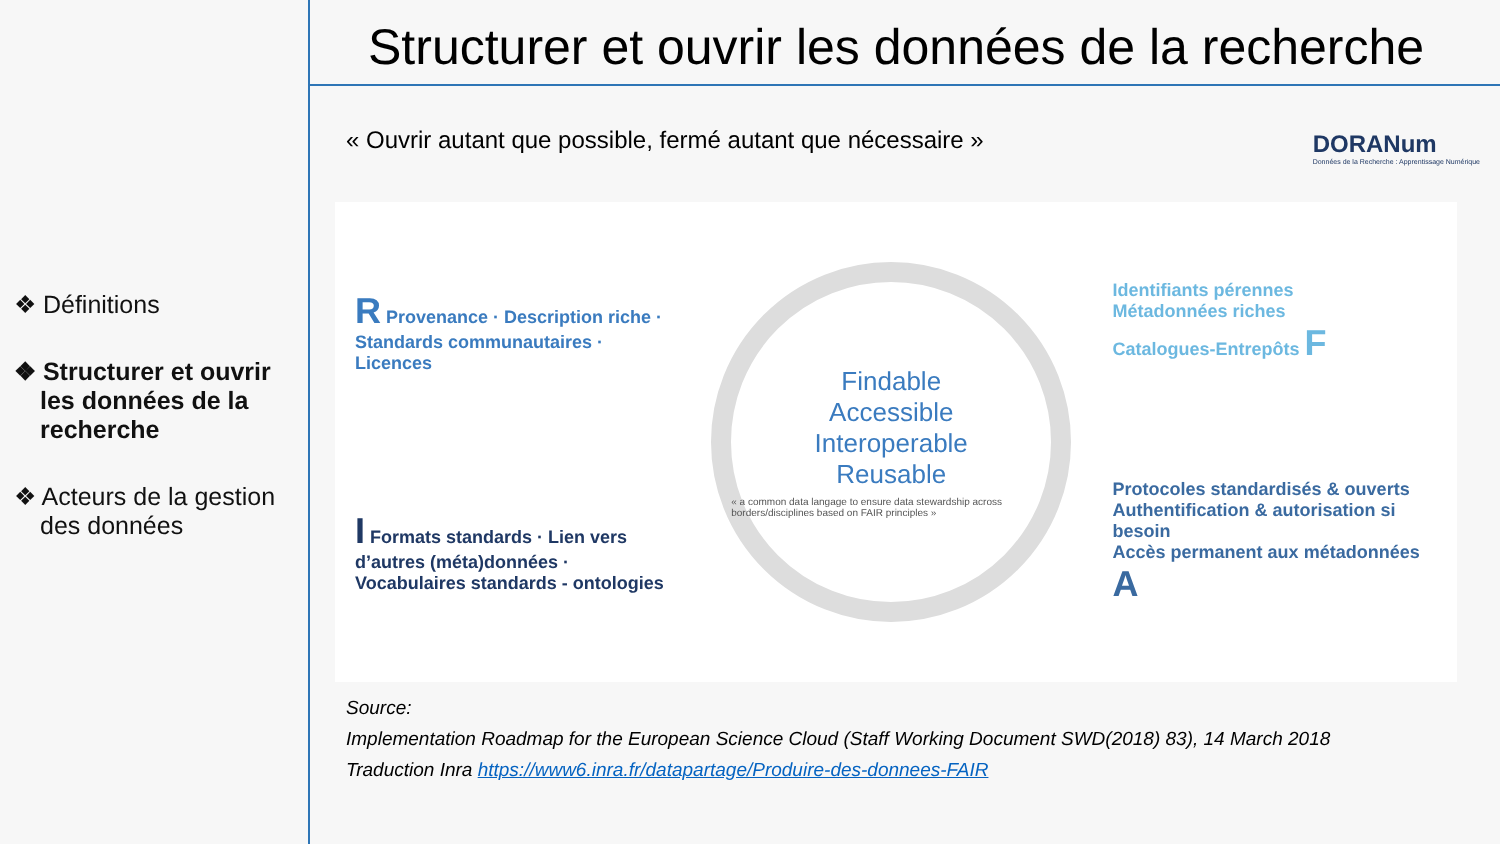❖ Définitions
❖ Structurer et ouvrir les données de la recherche
❖ Acteurs de la gestion des données
Structurer et ouvrir les données de la recherche
DORANum
Données de la Recherche : Apprentissage Numérique
« Ouvrir autant que possible, fermé autant que nécessaire »
R Provenance · Description riche · Standards communautaires · Licences
I Formats standards · Lien vers d’autres (méta)données · Vocabulaires standards - ontologies
Findable
Accessible
Interoperable
Reusable
« a common data langage to ensure data stewardship across borders/disciplines based on FAIR principles »
Identifiants pérennes
Métadonnées riches
Catalogues-Entrepôts F
Protocoles standardisés & ouverts
Authentification & autorisation si besoin
Accès permanent aux métadonnées A
Source:
Implementation Roadmap for the European Science Cloud (Staff Working Document SWD(2018) 83), 14 March 2018
Traduction Inra https://www6.inra.fr/datapartage/Produire-des-donnees-FAIR